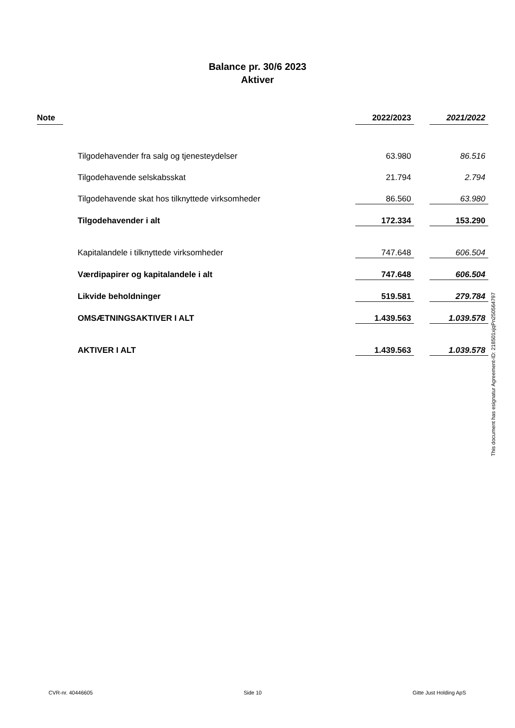Balance pr. 30/6 2023
Aktiver
| Note | | | 2022/2023 | | 2021/2022 |
| --- | --- | --- | --- | --- | --- |
| | | Tilgodehavender fra salg og tjenesteydelser | 63.980 | | 86.516 |
| | | Tilgodehavende selskabsskat | 21.794 | | 2.794 |
| | | Tilgodehavende skat hos tilknyttede virksomheder | 86.560 | | 63.980 |
| | | Tilgodehavender i alt | 172.334 | | 153.290 |
| | | Kapitalandele i tilknyttede virksomheder | 747.648 | | 606.504 |
| | | Værdipapirer og kapitalandele i alt | 747.648 | | 606.504 |
| | | Likvide beholdninger | 519.581 | | 279.784 |
| | | OMSÆTNINGSAKTIVER I ALT | 1.439.563 | | 1.039.578 |
| | | AKTIVER I ALT | 1.439.563 | | 1.039.578 |
This document has esignatur Agreement-ID: 218501xjqPn250564797
CVR-nr. 40446605 Side 10 Gitte Just Holding ApS